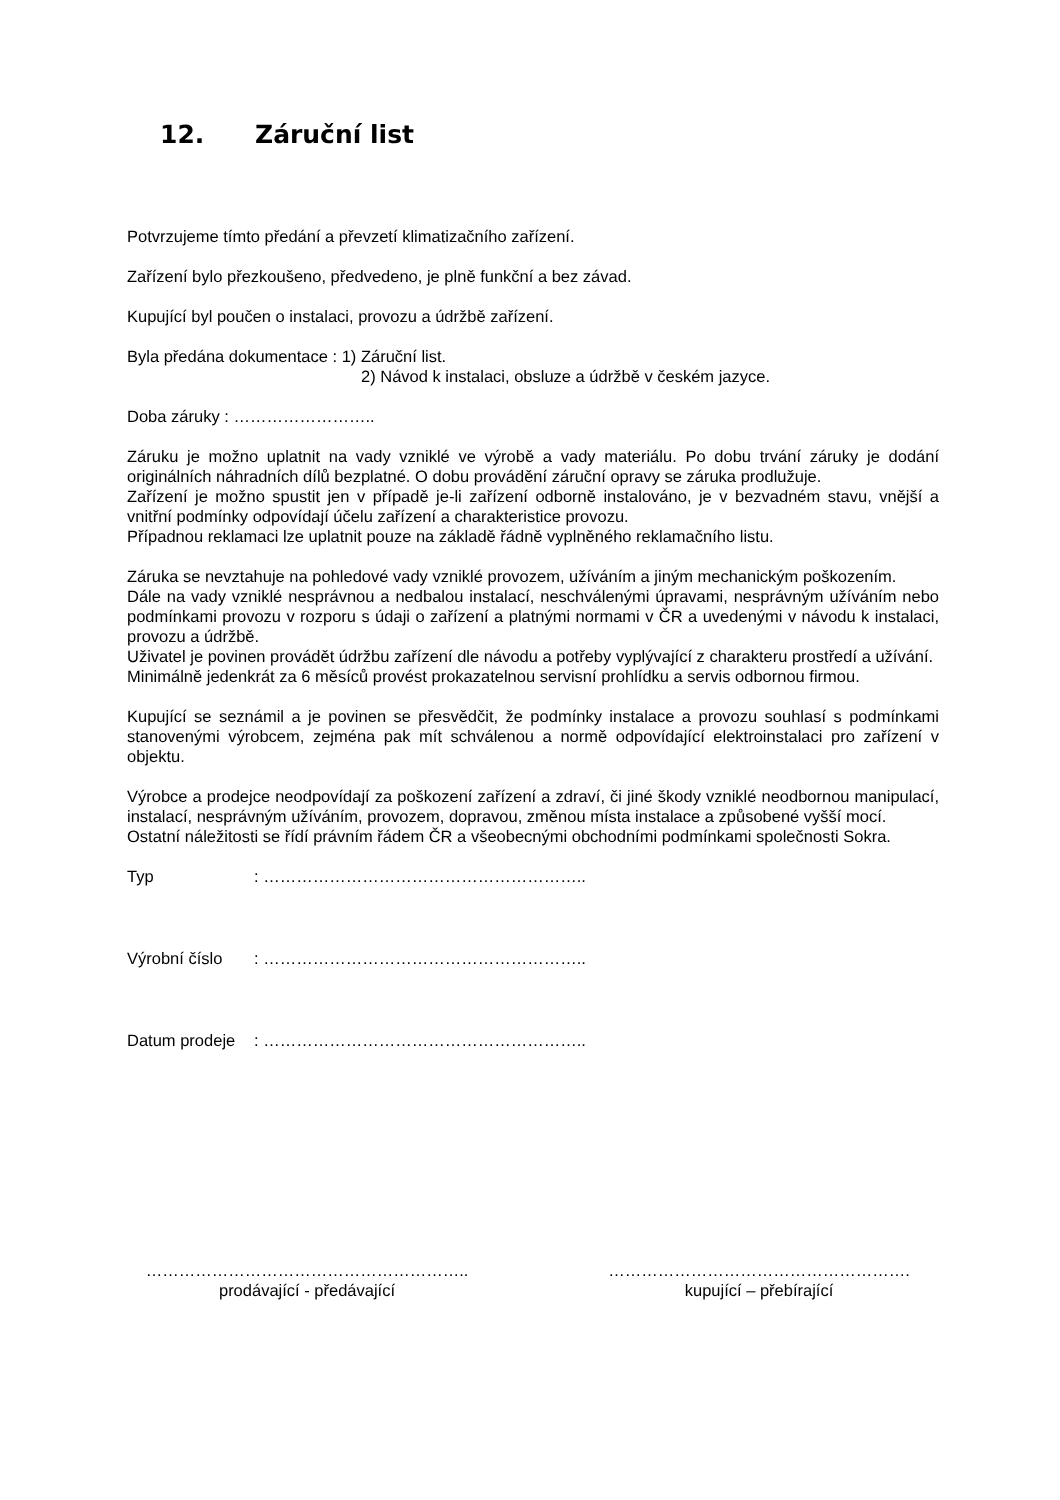12. Záruční list
Potvrzujeme tímto předání a převzetí klimatizačního zařízení.
Zařízení bylo přezkoušeno, předvedeno, je plně funkční a bez závad.
Kupující byl poučen o instalaci, provozu a údržbě zařízení.
Byla předána dokumentace : 1) Záruční list.
2) Návod k instalaci, obsluze a údržbě v českém jazyce.
Doba záruky : ……………………..
Záruku je možno uplatnit na vady vzniklé ve výrobě a vady materiálu. Po dobu trvání záruky je dodání originálních náhradních dílů bezplatné. O dobu provádění záruční opravy se záruka prodlužuje.
Zařízení je možno spustit jen v případě je-li zařízení odborně instalováno, je v bezvadném stavu, vnější a vnitřní podmínky odpovídají účelu zařízení a charakteristice provozu.
Případnou reklamaci lze uplatnit pouze na základě řádně vyplněného reklamačního listu.
Záruka se nevztahuje na pohledové vady vzniklé provozem, užíváním a jiným mechanickým poškozením.
Dále na vady vzniklé nesprávnou a nedbalou instalací, neschválenými úpravami, nesprávným užíváním nebo podmínkami provozu v rozporu s údaji o zařízení a platnými normami v ČR a uvedenými v návodu k instalaci, provozu a údržbě.
Uživatel je povinen provádět údržbu zařízení dle návodu a potřeby vyplývající z charakteru prostředí a užívání.
Minimálně jedenkrát za 6 měsíců provést prokazatelnou servisní prohlídku a servis odbornou firmou.
Kupující se seznámil a je povinen se přesvědčit, že podmínky instalace a provozu souhlasí s podmínkami stanovenými výrobcem, zejména pak mít schválenou a normě odpovídající elektroinstalaci pro zařízení v objektu.
Výrobce a prodejce neodpovídají za poškození zařízení a zdraví, či jiné škody vzniklé neodbornou manipulací, instalací, nesprávným užíváním, provozem, dopravou, změnou místa instalace a způsobené vyšší mocí.
Ostatní náležitosti se řídí právním řádem ČR a všeobecnými obchodními podmínkami společnosti Sokra.
Typ: …………………………………………………..
Výrobní číslo: …………………………………………………..
Datum prodeje: …………………………………………………..
…………………………………………………..
prodávající - předávající
……………………………………………….
kupující – přebírající